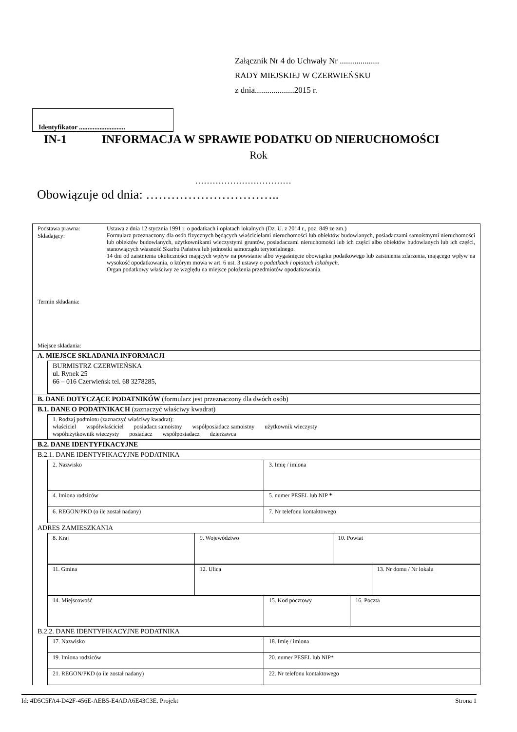Załącznik Nr 4 do Uchwały Nr ...................
RADY MIEJSKIEJ W CZERWIEŃSKU
z dnia...................2015 r.
Identyfikator ...........................
IN-1 INFORMACJA W SPRAWIE PODATKU OD NIERUCHOMOŚCI
Rok
……………………………
Obowiązuje od dnia: …………………………..
Podstawa prawna:
Składający:
Termin składania:
Miejsce składania:
Ustawa z dnia 12 stycznia 1991 r. o podatkach i opłatach lokalnych (Dz. U. z 2014 r., poz. 849 ze zm.)
Formularz przeznaczony dla osób fizycznych będących właścicielami nieruchomości lub obiektów budowlanych, posiadaczami samoistnymi nieruchomości lub obiektów budowlanych, użytkownikami wieczystymi gruntów, posiadaczami nieruchomości lub ich części albo obiektów budowlanych lub ich części, stanowiących własność Skarbu Państwa lub jednostki samorządu terytorialnego.
14 dni od zaistnienia okoliczności mających wpływ na powstanie albo wygaśnięcie obowiązku podatkowego lub zaistnienia zdarzenia, mającego wpływ na wysokość opodatkowania, o którym mowa w art. 6 ust. 3 ustawy o podatkach i opłatach lokalnych.
Organ podatkowy właściwy ze względu na miejsce położenia przedmiotów opodatkowania.
A. MIEJSCE SKŁADANIA INFORMACJI
| BURMISTRZ CZERWIEŃSKA ul. Rynek 25 66 – 016 Czerwieńsk tel. 68 3278285, |
B. DANE DOTYCZĄCE PODATNIKÓW (formularz jest przeznaczony dla dwóch osób)
B.1. DANE O PODATNIKACH (zaznaczyć właściwy kwadrat)
| 1. Rodzaj podmiotu (zaznaczyć właściwy kwadrat): właściciel współwłaściciel posiadacz samoistny współposiadacz samoistny użytkownik wieczysty współużytkownik wieczysty posiadacz współposiadacz dzierżawca |
B.2. DANE IDENTYFIKACYJNE
B.2.1. DANE IDENTYFIKACYJNE PODATNIKA
| 2. Nazwisko | 3. Imię / imiona |
| 4. Imiona rodziców | 5. numer PESEL lub NIP * |
| 6. REGON/PKD (o ile został nadany) | 7. Nr telefonu kontaktowego |
ADRES ZAMIESZKANIA
| 8. Kraj | 9. Województwo | 10. Powiat |
| 11. Gmina | 12. Ulica | 13. Nr domu / Nr lokalu |
| 14. Miejscowość | 15. Kod pocztowy | 16. Poczta |
B.2.2. DANE IDENTYFIKACYJNE PODATNIKA
| 17. Nazwisko | 18. Imię / imiona |
| 19. Imiona rodziców | 20. numer PESEL lub NIP* |
| 21. REGON/PKD (o ile został nadany) | 22. Nr telefonu kontaktowego |
Id: 4D5C5FA4-D42F-456E-AEB5-E4ADA6E43C3E. Projekt Strona 1